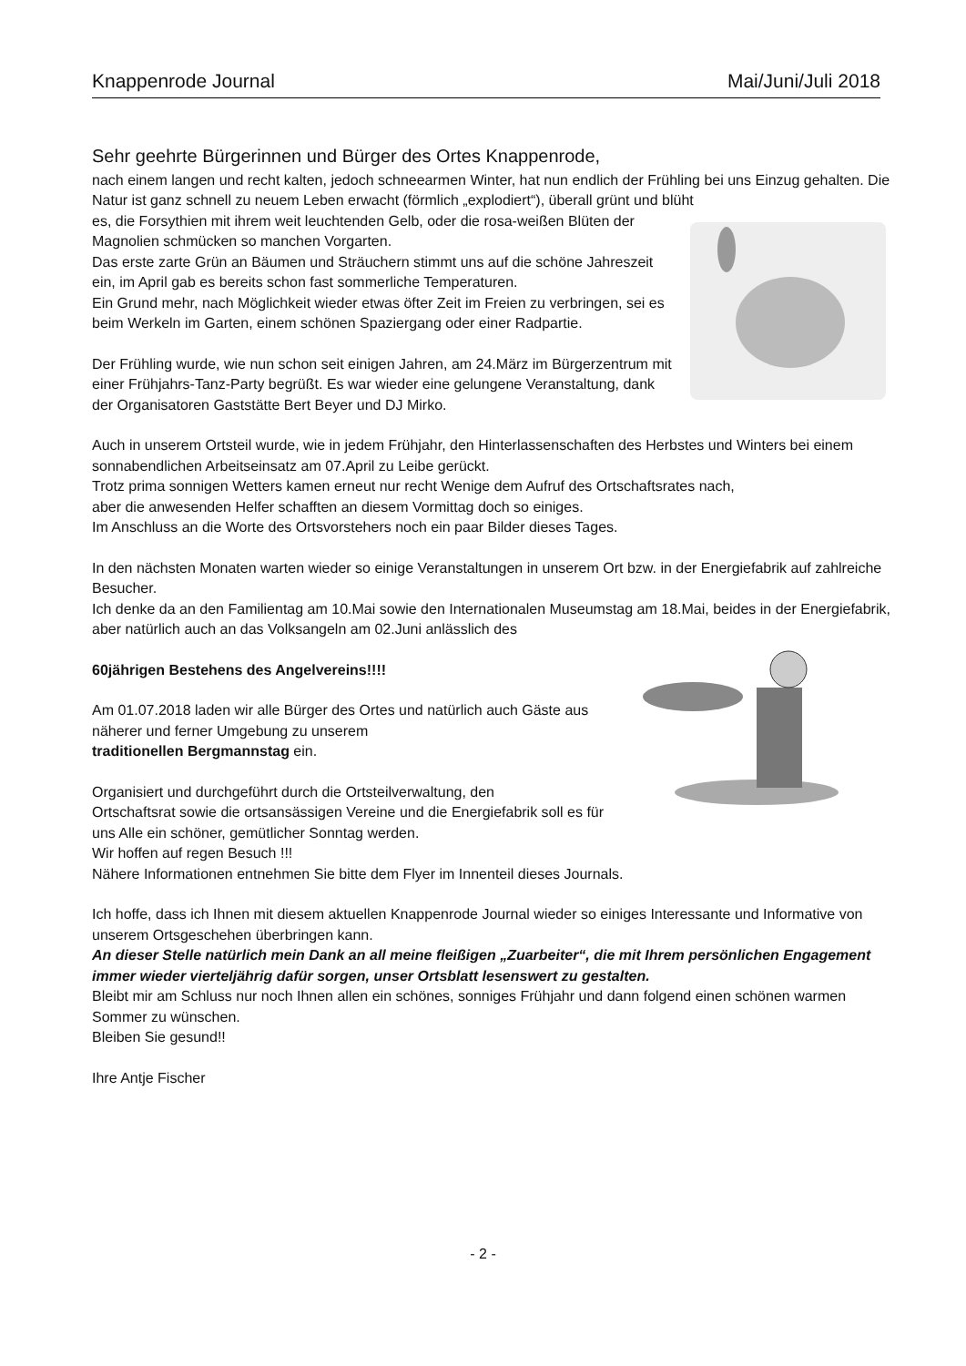Knappenrode Journal Mai/Juni/Juli 2018
Sehr geehrte Bürgerinnen und Bürger des Ortes Knappenrode,
nach einem langen und recht kalten, jedoch schneearmen Winter, hat nun endlich der Frühling bei uns Einzug gehalten. Die Natur ist ganz schnell zu neuem Leben erwacht (förmlich „explodiert“), überall grünt und blüht
es, die Forsythien mit ihrem weit leuchtenden Gelb, oder die rosa-weißen Blüten der Magnolien schmücken so manchen Vorgarten.
Das erste zarte Grün an Bäumen und Sträuchern stimmt uns auf die schöne Jahreszeit ein, im April gab es bereits schon fast sommerliche Temperaturen.
Ein Grund mehr, nach Möglichkeit wieder etwas öfter Zeit im Freien zu verbringen, sei es beim Werkeln im Garten, einem schönen Spaziergang oder einer Radpartie.
Der Frühling wurde, wie nun schon seit einigen Jahren, am 24.März im Bürgerzentrum mit einer Frühjahrs-Tanz-Party begrüßt. Es war wieder eine gelungene Veranstaltung, dank der Organisatoren Gaststätte Bert Beyer und DJ Mirko.
Auch in unserem Ortsteil wurde, wie in jedem Frühjahr, den Hinterlassenschaften des Herbstes und Winters bei einem sonnabendlichen Arbeitseinsatz am 07.April zu Leibe gerückt.
Trotz prima sonnigen Wetters kamen erneut nur recht Wenige dem Aufruf des Ortschaftsrates nach,
aber die anwesenden Helfer schafften an diesem Vormittag doch so einiges.
Im Anschluss an die Worte des Ortsvorstehers noch ein paar Bilder dieses Tages.
In den nächsten Monaten warten wieder so einige Veranstaltungen in unserem Ort bzw. in der Energiefabrik auf zahlreiche Besucher.
Ich denke da an den Familientag am 10.Mai sowie den Internationalen Museumstag am 18.Mai, beides in der Energiefabrik,
aber natürlich auch an das Volksangeln am 02.Juni anlässlich des
60jährigen Bestehens des Angelvereins!!!!
Am 01.07.2018 laden wir alle Bürger des Ortes und natürlich auch Gäste aus näherer und ferner Umgebung zu unserem
traditionellen Bergmannstag ein.
Organisiert und durchgeführt durch die Ortsteilverwaltung, den
Ortschaftsrat sowie die ortsansässigen Vereine und die Energiefabrik soll es für uns Alle ein schöner, gemütlicher Sonntag werden.
Wir hoffen auf regen Besuch !!!
Nähere Informationen entnehmen Sie bitte dem Flyer im Innenteil dieses Journals.
Ich hoffe, dass ich Ihnen mit diesem aktuellen Knappenrode Journal wieder so einiges Interessante und Informative von unserem Ortsgeschehen überbringen kann.
An dieser Stelle natürlich mein Dank an all meine fleißigen „Zuarbeiter“, die mit Ihrem persönlichen Engagement immer wieder vierteljährig dafür sorgen, unser Ortsblatt lesenswert zu gestalten.
Bleibt mir am Schluss nur noch Ihnen allen ein schönes, sonniges Frühjahr und dann folgend einen schönen warmen Sommer zu wünschen.
Bleiben Sie gesund!!
Ihre Antje Fischer
- 2 -